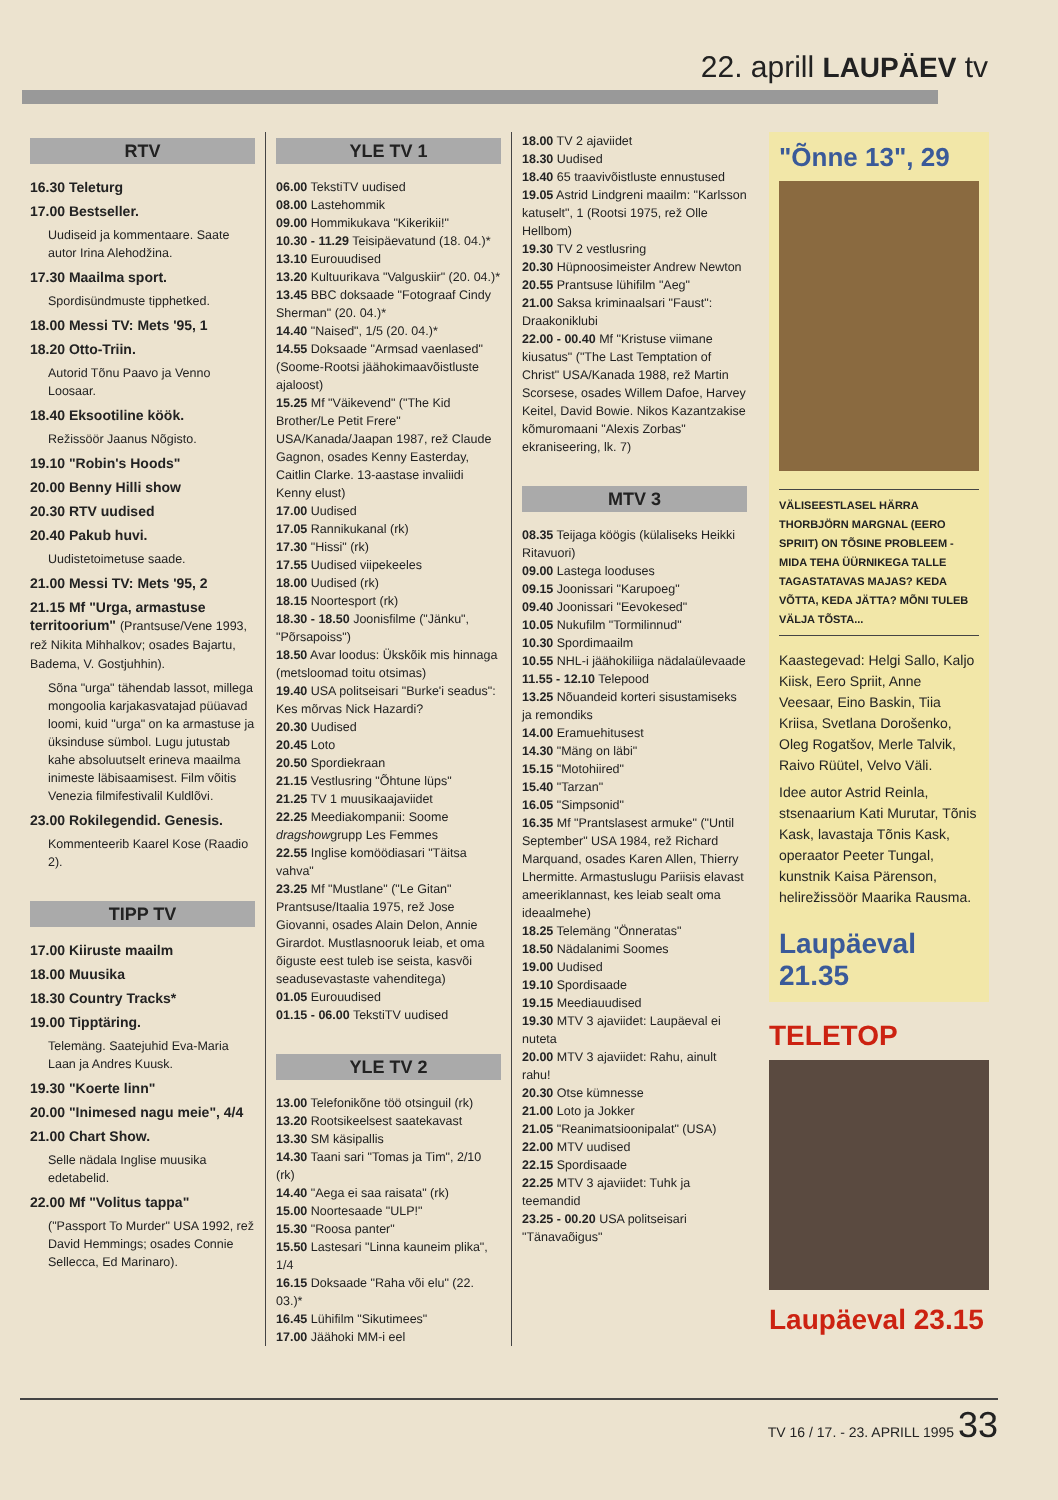22. aprill LAUPÄEV tv
RTV
16.30 Teleturg
17.00 Bestseller.
Uudiseid ja kommentaare. Saate autor Irina Alehodžina.
17.30 Maailma sport.
Spordisündmuste tipphetked.
18.00 Messi TV: Mets '95, 1
18.20 Otto-Triin.
Autorid Tõnu Paavo ja Venno Loosaar.
18.40 Eksootiline köök.
Režissöör Jaanus Nõgisto.
19.10 "Robin's Hoods"
20.00 Benny Hilli show
20.30 RTV uudised
20.40 Pakub huvi.
Uudistetoimetuse saade.
21.00 Messi TV: Mets '95, 2
21.15 Mf "Urga, armastuse territoorium" (Prantsuse/Vene 1993, rež Nikita Mihhalkov; osades Bajartu, Badema, V. Gostjuhhin).
Sõna "urga" tähendab lassot, millega mongoolia karjakasvatajad püüavad loomi, kuid "urga" on ka armastuse ja üksinduse sümbol. Lugu jutustab kahe absoluutselt erineva maailma inimeste läbisaamisest. Film võitis Venezia filmifestivalil Kuldlõvi.
23.00 Rokilegendid. Genesis.
Kommenteerib Kaarel Kose (Raadio 2).
TIPP TV
17.00 Kiiruste maailm
18.00 Muusika
18.30 Country Tracks*
19.00 Tipptäring.
Telemäng. Saatejuhid Eva-Maria Laan ja Andres Kuusk.
19.30 "Koerte linn"
20.00 "Inimesed nagu meie", 4/4
21.00 Chart Show.
Selle nädala Inglise muusika edetabelid.
22.00 Mf "Volitus tappa"
("Passport To Murder" USA 1992, rež David Hemmings; osades Connie Sellecca, Ed Marinaro).
YLE TV 1
06.00 TekstiTV uudised
08.00 Lastehommik
09.00 Hommikukava "Kikerikii!"
10.30 - 11.29 Teisipäevatund (18. 04.)*
13.10 Eurouudised
13.20 Kultuurikava "Valguskiir" (20. 04.)*
13.45 BBC doksaade "Fotograaf Cindy Sherman" (20. 04.)*
14.40 "Naised", 1/5 (20. 04.)*
14.55 Doksaade "Armsad vaenlased" (Soome-Rootsi jäähokimaavõistluste ajaloost)
15.25 Mf "Väikevend" ("The Kid Brother/Le Petit Frere" USA/Kanada/Jaapan 1987, rež Claude Gagnon, osades Kenny Easterday, Caitlin Clarke. 13-aastase invaliidi Kenny elust)
17.00 Uudised
17.05 Rannikukanal (rk)
17.30 "Hissi" (rk)
17.55 Uudised viipekeeles
18.00 Uudised (rk)
18.15 Noortesport (rk)
18.30 - 18.50 Joonisfilme ("Jänku", "Põrsapoiss")
18.50 Avar loodus: Ükskõik mis hinnaga (metsloomad toitu otsimas)
19.40 USA politseisari "Burke'i seadus": Kes mõrvas Nick Hazardi?
20.30 Uudised
20.45 Loto
20.50 Spordiekraan
21.15 Vestlusring "Õhtune lüps"
21.25 TV 1 muusikaajaviidet
22.25 Meediakompanii: Soome dragshowgrupp Les Femmes
22.55 Inglise komöödiasari "Täitsa vahva"
23.25 Mf "Mustlane" ("Le Gitan" Prantsuse/Itaalia 1975, rež Jose Giovanni, osades Alain Delon, Annie Girardot. Mustlasnooruk leiab, et oma õiguste eest tuleb ise seista, kasvõi seadusevastaste vahenditega)
01.05 Eurouudised
01.15 - 06.00 TekstiTV uudised
YLE TV 2
13.00 Telefonikõne töö otsinguil (rk)
13.20 Rootsikeelsest saatekavast
13.30 SM käsipallis
14.30 Taani sari "Tomas ja Tim", 2/10 (rk)
14.40 "Aega ei saa raisata" (rk)
15.00 Noortesaade "ULP!"
15.30 "Roosa panter"
15.50 Lastesari "Linna kauneim plika", 1/4
16.15 Doksaade "Raha või elu" (22. 03.)*
16.45 Lühifilm "Sikutimees"
17.00 Jäähoki MM-i eel
18.00 TV 2 ajaviidet
18.30 Uudised
18.40 65 traavivõistluste ennustused
19.05 Astrid Lindgreni maailm: "Karlsson katuselt", 1 (Rootsi 1975, rež Olle Hellbom)
19.30 TV 2 vestlusring
20.30 Hüpnoosimeister Andrew Newton
20.55 Prantsuse lühifilm "Aeg"
21.00 Saksa kriminaalsari "Faust": Draakoniklubi
22.00 - 00.40 Mf "Kristuse viimane kiusatus" ("The Last Temptation of Christ" USA/Kanada 1988, rež Martin Scorsese, osades Willem Dafoe, Harvey Keitel, David Bowie. Nikos Kazantzakise kõmuromaani "Alexis Zorbas" ekraniseering, lk. 7)
MTV 3
08.35 Teijaga köögis (külaliseks Heikki Ritavuori)
09.00 Lastega looduses
09.15 Joonissari "Karupoeg"
09.40 Joonissari "Eevokesed"
10.05 Nukufilm "Tormilinnud"
10.30 Spordimaailm
10.55 NHL-i jäähokiliiga nädalaülevaade
11.55 - 12.10 Telepood
13.25 Nõuandeid korteri sisustamiseks ja remondiks
14.00 Eramuehitusest
14.30 "Mäng on läbi"
15.15 "Motohiired"
15.40 "Tarzan"
16.05 "Simpsonid"
16.35 Mf "Prantslasest armuke" ("Until September" USA 1984, rež Richard Marquand, osades Karen Allen, Thierry Lhermitte. Armastuslugu Pariisis elavast ameeriklannast, kes leiab sealt oma ideaalmehe)
18.25 Telemäng "Önneratas"
18.50 Nädalanimi Soomes
19.00 Uudised
19.10 Spordisaade
19.15 Meediauudised
19.30 MTV 3 ajaviidet: Laupäeval ei nuteta
20.00 MTV 3 ajaviidet: Rahu, ainult rahu!
20.30 Otse kümnesse
21.00 Loto ja Jokker
21.05 "Reanimatsioonipalat" (USA)
22.00 MTV uudised
22.15 Spordisaade
22.25 MTV 3 ajaviidet: Tuhk ja teemandid
23.25 - 00.20 USA politseisari "Tänavaõigus"
"Õnne 13", 29
VÄLISEESTLASEL HÄRRA THORBJÖRN MARGNAL (EERO SPRIIT) ON TÕSINE PROBLEEM - MIDA TEHA ÜÜRNIKEGA TALLE TAGASTATAVAS MAJAS? KEDA VÕTTA, KEDA JÄTTA? MÕNI TULEB VÄLJA TÕSTA...
Kaastegevad: Helgi Sallo, Kaljo Kiisk, Eero Spriit, Anne Veesaar, Eino Baskin, Tiia Kriisa, Svetlana Dorošenko, Oleg Rogatšov, Merle Talvik, Raivo Rüütel, Velvo Väli.
Idee autor Astrid Reinla, stsenaarium Kati Murutar, Tõnis Kask, lavastaja Tõnis Kask, operaator Peeter Tungal, kunstnik Kaisa Pärenson, helirežissöör Maarika Rausma.
Laupäeval 21.35
TELETOP
Laupäeval 23.15
TV 16 / 17. - 23. APRILL 1995 33